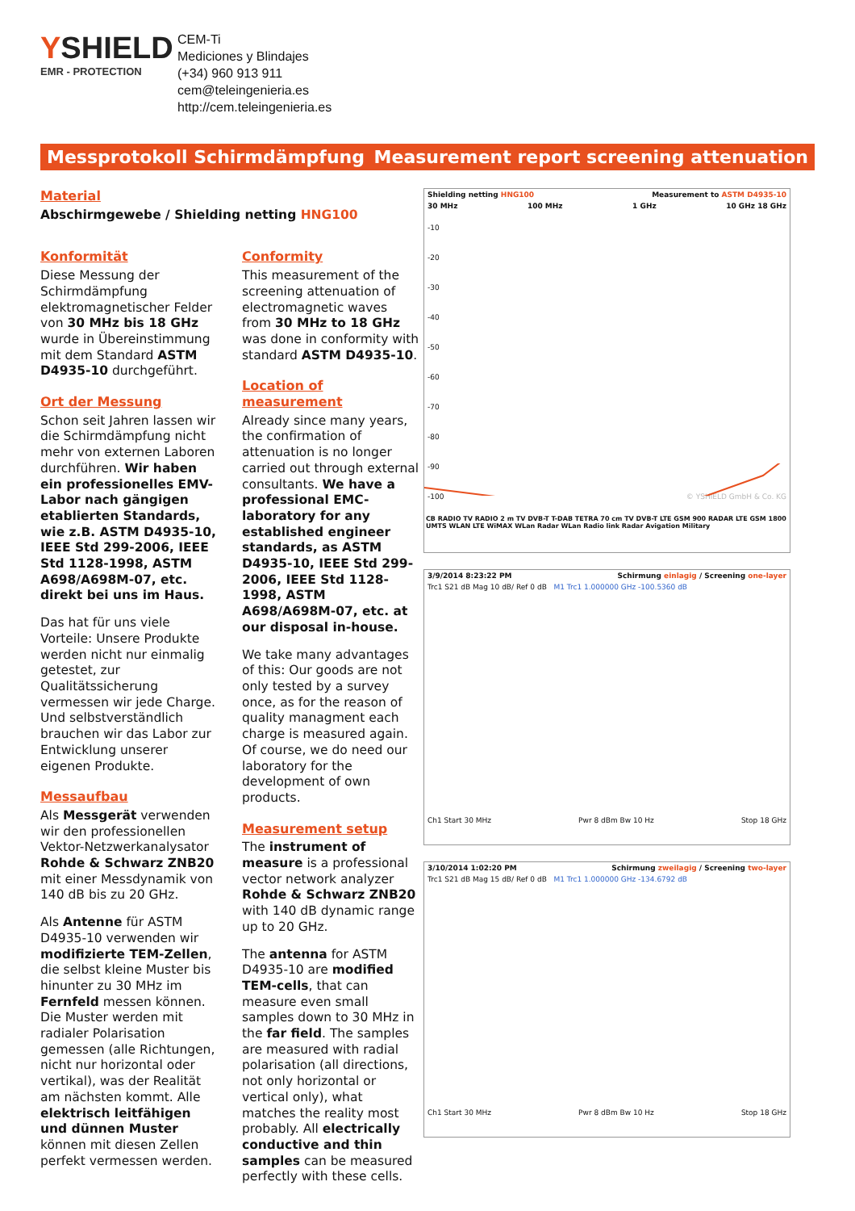YSHIELD
EMR - PROTECTION
CEM-Ti
Mediciones y Blindajes
(+34) 960 913 911
cem@teleingenieria.es
http://cem.teleingenieria.es
Messprotokoll Schirmdämpfung Measurement report screening attenuation
Material
Abschirmgewebe / Shielding netting HNG100
Konformität
Diese Messung der Schirmdämpfung elektromagnetischer Felder von 30 MHz bis 18 GHz wurde in Übereinstimmung mit dem Standard ASTM D4935-10 durchgeführt.
Ort der Messung
Schon seit Jahren lassen wir die Schirmdämpfung nicht mehr von externen Laboren durchführen. Wir haben ein professionelles EMV-Labor nach gängigen etablierten Standards, wie z.B. ASTM D4935-10, IEEE Std 299-2006, IEEE Std 1128-1998, ASTM A698/A698M-07, etc. direkt bei uns im Haus.
Das hat für uns viele Vorteile: Unsere Produkte werden nicht nur einmalig getestet, zur Qualitätssicherung vermessen wir jede Charge. Und selbstverständlich brauchen wir das Labor zur Entwicklung unserer eigenen Produkte.
Messaufbau
Als Messgerät verwenden wir den professionellen Vektor-Netzwerkanalysator Rohde & Schwarz ZNB20 mit einer Messdynamik von 140 dB bis zu 20 GHz.
Als Antenne für ASTM D4935-10 verwenden wir modifizierte TEM-Zellen, die selbst kleine Muster bis hinunter zu 30 MHz im Fernfeld messen können. Die Muster werden mit radialer Polarisation gemessen (alle Richtungen, nicht nur horizontal oder vertikal), was der Realität am nächsten kommt. Alle elektrisch leitfähigen und dünnen Muster können mit diesen Zellen perfekt vermessen werden.
Conformity
This measurement of the screening attenuation of electromagnetic waves from 30 MHz to 18 GHz was done in conformity with standard ASTM D4935-10.
Location of measurement
Already since many years, the confirmation of attenuation is no longer carried out through external consultants. We have a professional EMC-laboratory for any established engineer standards, as ASTM D4935-10, IEEE Std 299-2006, IEEE Std 1128-1998, ASTM A698/A698M-07, etc. at our disposal in-house.
We take many advantages of this: Our goods are not only tested by a survey once, as for the reason of quality managment each charge is measured again. Of course, we do need our laboratory for the development of own products.
Measurement setup
The instrument of measure is a professional vector network analyzer Rohde & Schwarz ZNB20 with 140 dB dynamic range up to 20 GHz.
The antenna for ASTM D4935-10 are modified TEM-cells, that can measure even small samples down to 30 MHz in the far field. The samples are measured with radial polarisation (all directions, not only horizontal or vertical only), what matches the reality most probably. All electrically conductive and thin samples can be measured perfectly with these cells.
Shielding netting HNG100 Measurement to ASTM D4935-10
30 MHz 100 MHz 1 GHz 10 GHz 18 GHz
-10
-20
-30
-40
-50
-60
-70
-80
-90
-100 © YSHIELD GmbH & Co. KG
CB RADIO TV RADIO 2 m TV DVB-T T-DAB TETRA 70 cm TV DVB-T LTE GSM 900 RADAR LTE GSM 1800 UMTS WLAN LTE WiMAX WLan Radar WLan Radio link Radar Avigation Military
3/9/2014 8:23:22 PM Schirmung einlagig / Screening one-layer
Trc1 S21 dB Mag 10 dB/ Ref 0 dB M1 Trc1 1.000000 GHz -100.5360 dB
Ch1 Start 30 MHz Pwr 8 dBm Bw 10 Hz Stop 18 GHz
3/10/2014 1:02:20 PM Schirmung zweilagig / Screening two-layer
Trc1 S21 dB Mag 15 dB/ Ref 0 dB M1 Trc1 1.000000 GHz -134.6792 dB
Ch1 Start 30 MHz Pwr 8 dBm Bw 10 Hz Stop 18 GHz